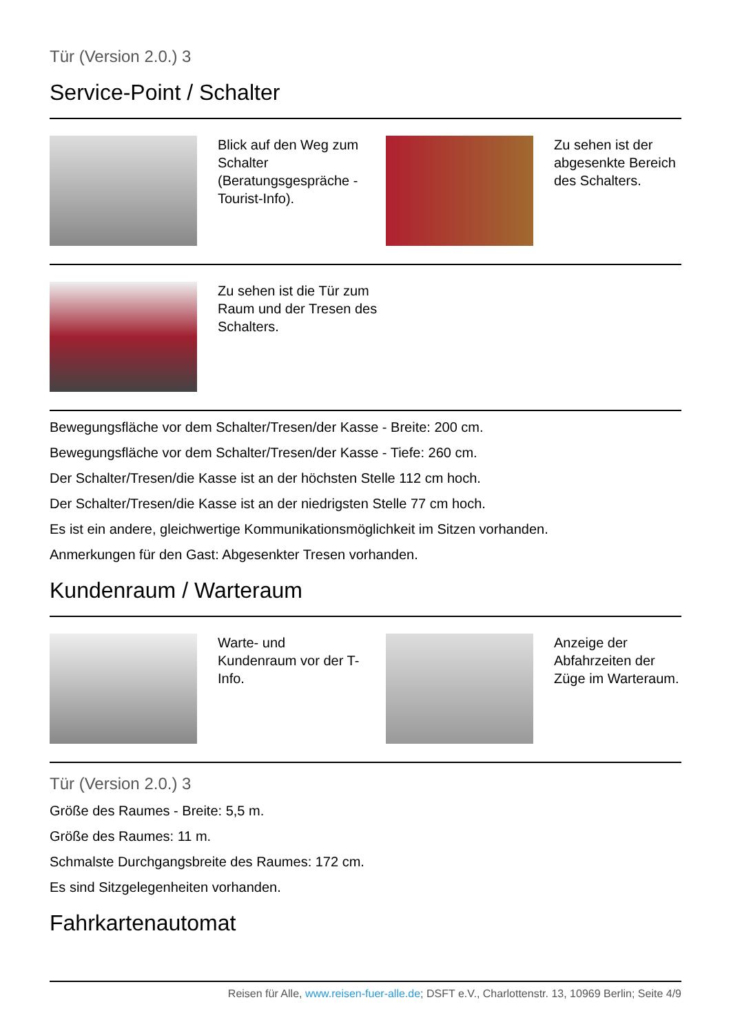Tür (Version 2.0.) 3
Service-Point / Schalter
| | Blick auf den Weg zum Schalter (Beratungsgespräche - Tourist-Info). | | Zu sehen ist der abgesenkte Bereich des Schalters. |
| | Zu sehen ist die Tür zum Raum und der Tresen des Schalters. | | |
Bewegungsfläche vor dem Schalter/Tresen/der Kasse - Breite: 200 cm.
Bewegungsfläche vor dem Schalter/Tresen/der Kasse - Tiefe: 260 cm.
Der Schalter/Tresen/die Kasse ist an der höchsten Stelle 112 cm hoch.
Der Schalter/Tresen/die Kasse ist an der niedrigsten Stelle 77 cm hoch.
Es ist ein andere, gleichwertige Kommunikationsmöglichkeit im Sitzen vorhanden.
Anmerkungen für den Gast: Abgesenkter Tresen vorhanden.
Kundenraum / Warteraum
| | Warte- und Kundenraum vor der T-Info. | | Anzeige der Abfahrzeiten der Züge im Warteraum. |
Tür (Version 2.0.) 3
Größe des Raumes - Breite: 5,5 m.
Größe des Raumes: 11 m.
Schmalste Durchgangsbreite des Raumes: 172 cm.
Es sind Sitzgelegenheiten vorhanden.
Fahrkartenautomat
Reisen für Alle, www.reisen-fuer-alle.de; DSFT e.V., Charlottenstr. 13, 10969 Berlin; Seite 4/9